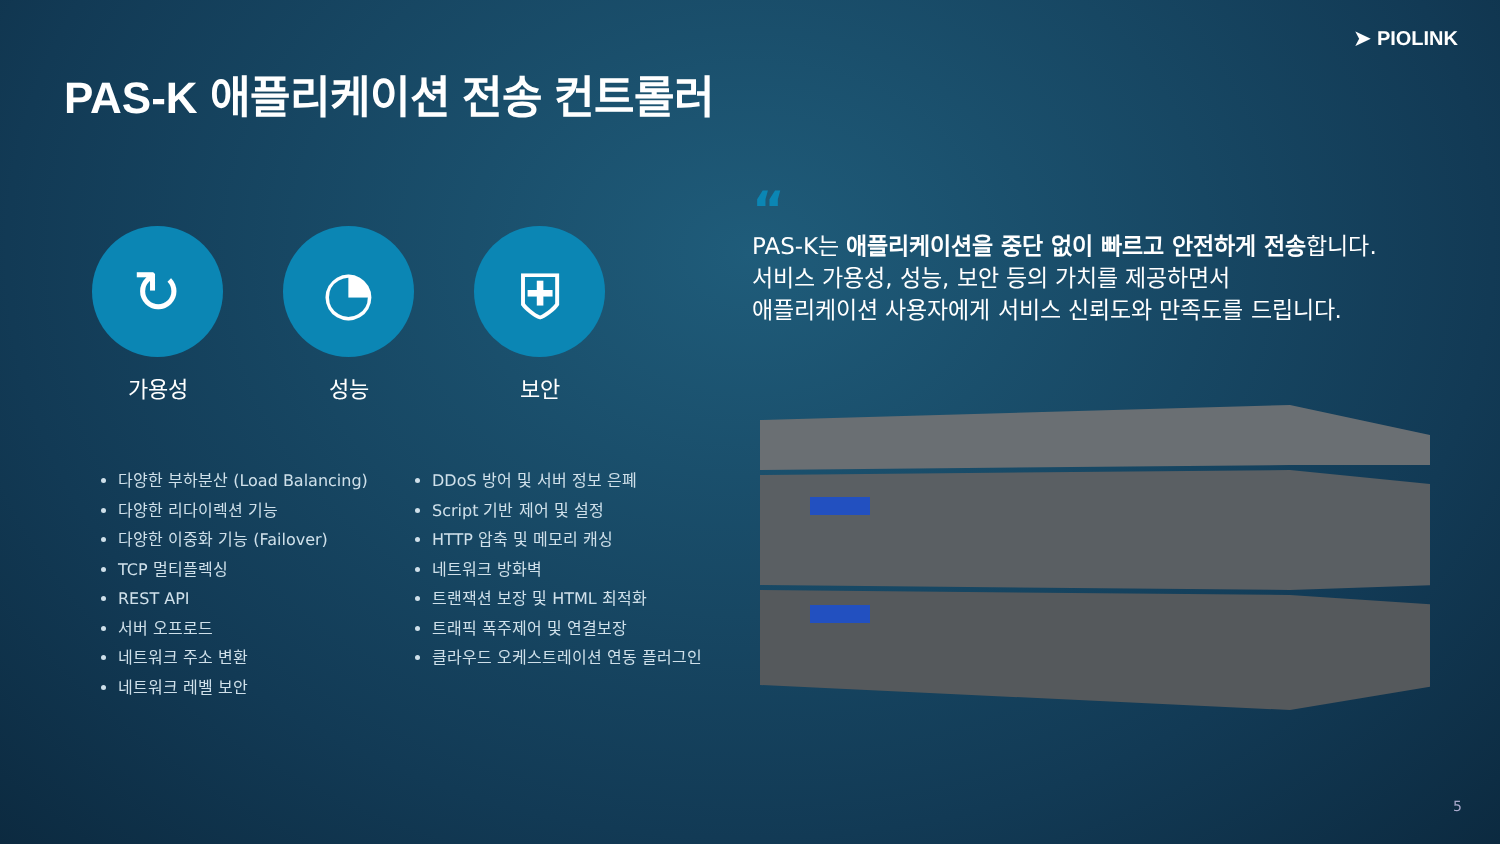➤ PIOLINK
PAS-K 애플리케이션 전송 컨트롤러
↻
가용성
◔
성능
⛨
보안
다양한 부하분산 (Load Balancing)
다양한 리다이렉션 기능
다양한 이중화 기능 (Failover)
TCP 멀티플렉싱
REST API
서버 오프로드
네트워크 주소 변환
네트워크 레벨 보안
DDoS 방어 및 서버 정보 은폐
Script 기반 제어 및 설정
HTTP 압축 및 메모리 캐싱
네트워크 방화벽
트랜잭션 보장 및 HTML 최적화
트래픽 폭주제어 및 연결보장
클라우드 오케스트레이션 연동 플러그인
“
PAS-K는 애플리케이션을 중단 없이 빠르고 안전하게 전송합니다.
서비스 가용성, 성능, 보안 등의 가치를 제공하면서
애플리케이션 사용자에게 서비스 신뢰도와 만족도를 드립니다.
5